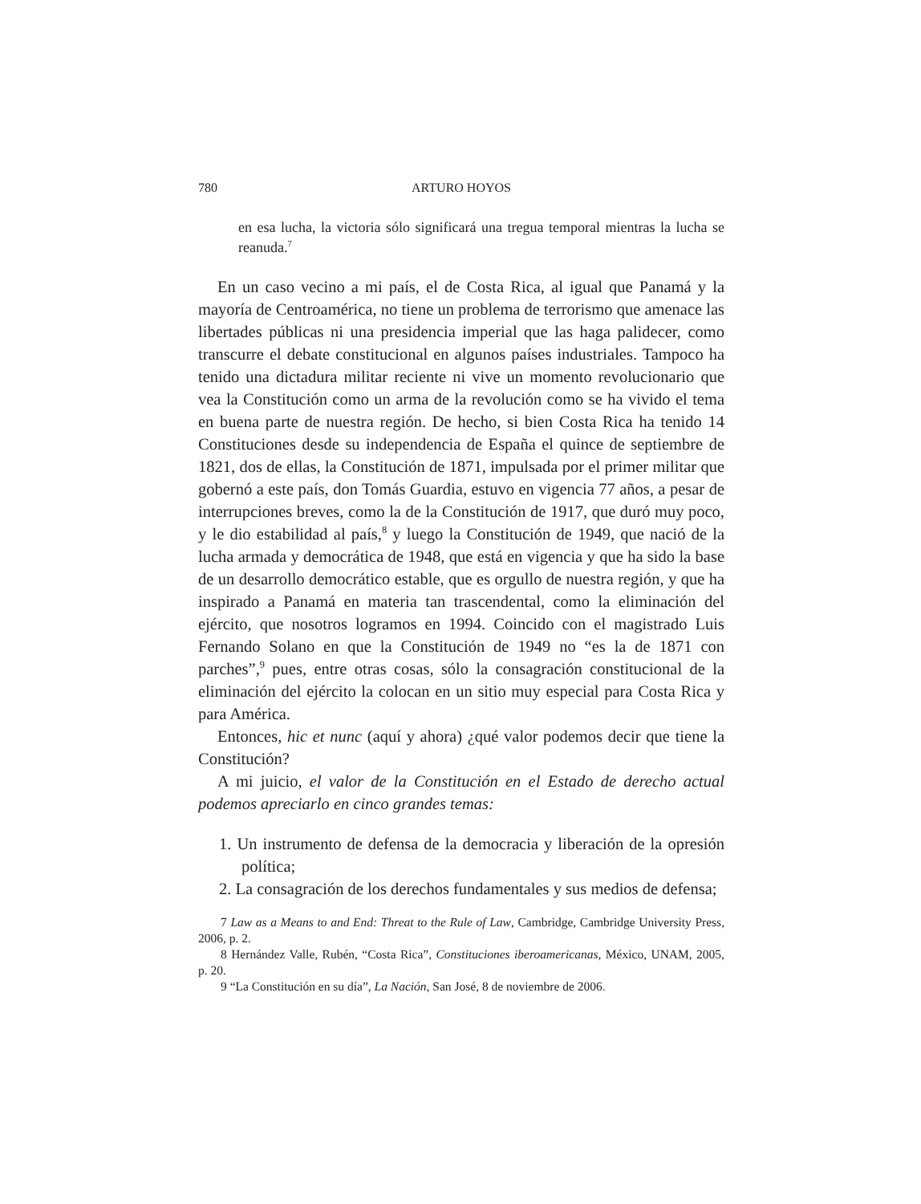780 ARTURO HOYOS
en esa lucha, la victoria sólo significará una tregua temporal mientras la lucha se reanuda.<sup>7</sup>
En un caso vecino a mi país, el de Costa Rica, al igual que Panamá y la mayoría de Centroamérica, no tiene un problema de terrorismo que amenace las libertades públicas ni una presidencia imperial que las haga palidecer, como transcurre el debate constitucional en algunos países industriales. Tampoco ha tenido una dictadura militar reciente ni vive un momento revolucionario que vea la Constitución como un arma de la revolución como se ha vivido el tema en buena parte de nuestra región. De hecho, si bien Costa Rica ha tenido 14 Constituciones desde su independencia de España el quince de septiembre de 1821, dos de ellas, la Constitución de 1871, impulsada por el primer militar que gobernó a este país, don Tomás Guardia, estuvo en vigencia 77 años, a pesar de interrupciones breves, como la de la Constitución de 1917, que duró muy poco, y le dio estabilidad al país,<sup>8</sup> y luego la Constitución de 1949, que nació de la lucha armada y democrática de 1948, que está en vigencia y que ha sido la base de un desarrollo democrático estable, que es orgullo de nuestra región, y que ha inspirado a Panamá en materia tan trascendental, como la eliminación del ejército, que nosotros logramos en 1994. Coincido con el magistrado Luis Fernando Solano en que la Constitución de 1949 no “es la de 1871 con parches”,<sup>9</sup> pues, entre otras cosas, sólo la consagración constitucional de la eliminación del ejército la colocan en un sitio muy especial para Costa Rica y para América.
Entonces, hic et nunc (aquí y ahora) ¿qué valor podemos decir que tiene la Constitución?
A mi juicio, el valor de la Constitución en el Estado de derecho actual podemos apreciarlo en cinco grandes temas:
1. Un instrumento de defensa de la democracia y liberación de la opresión política;
2. La consagración de los derechos fundamentales y sus medios de defensa;
7 Law as a Means to and End: Threat to the Rule of Law, Cambridge, Cambridge University Press, 2006, p. 2.
8 Hernández Valle, Rubén, “Costa Rica”, Constituciones iberoamericanas, México, UNAM, 2005, p. 20.
9 “La Constitución en su día”, La Nación, San José, 8 de noviembre de 2006.